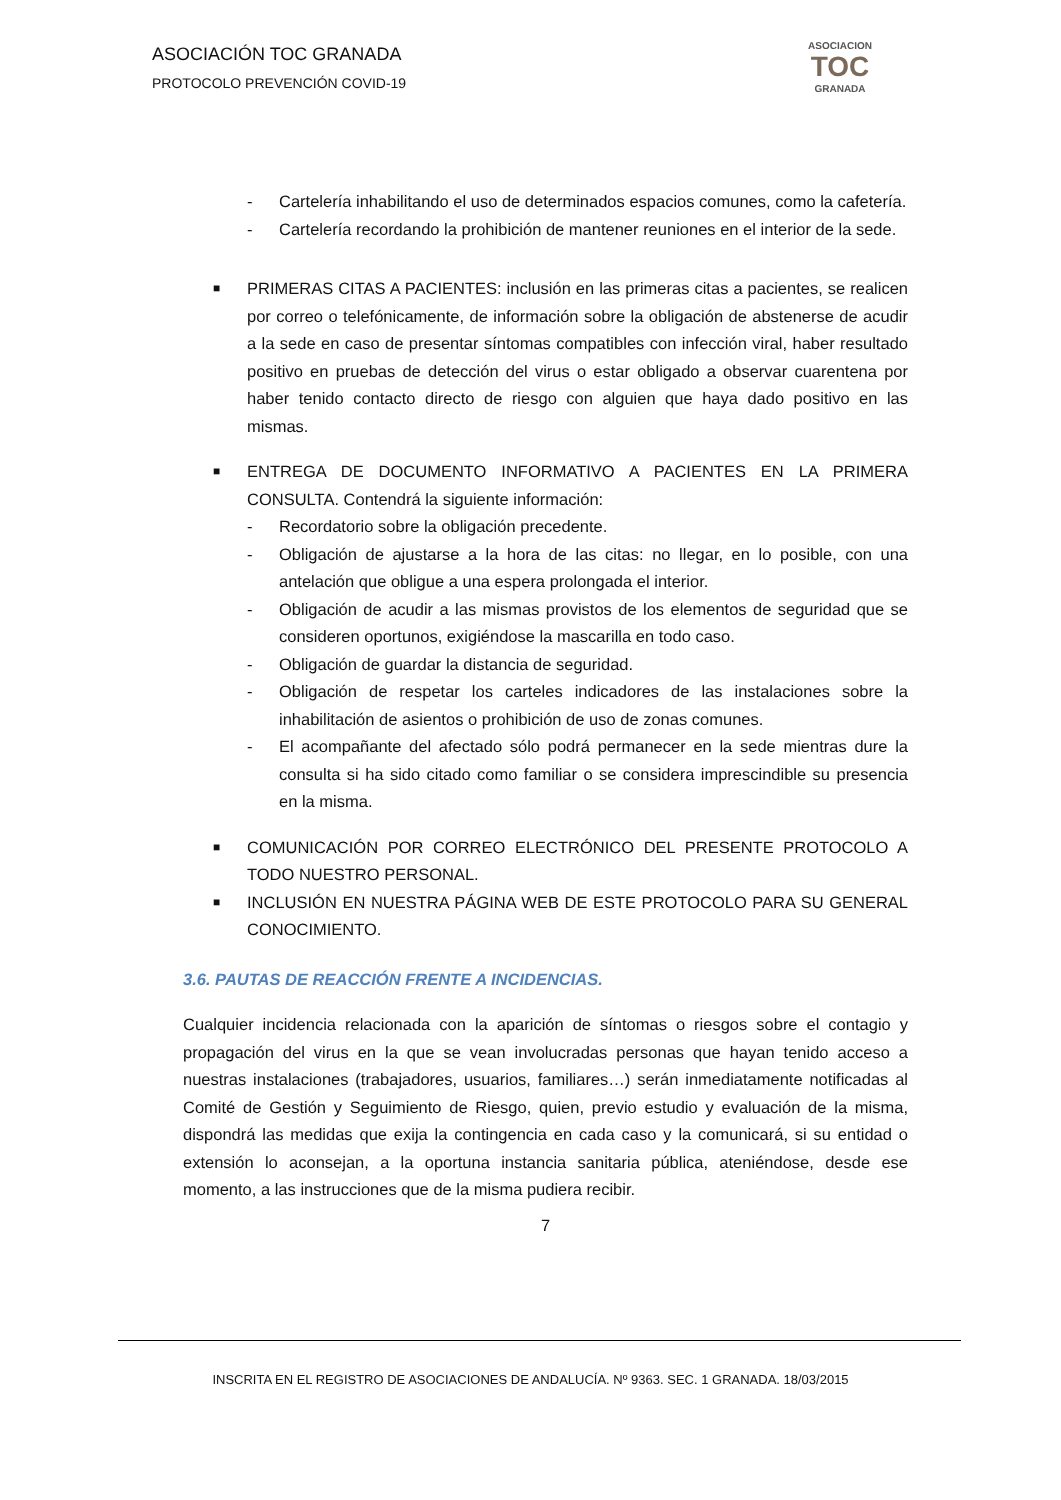ASOCIACIÓN TOC GRANADA
PROTOCOLO PREVENCIÓN COVID-19
ASOCIACION
TOC
GRANADA
- Cartelería inhabilitando el uso de determinados espacios comunes, como la cafetería.
- Cartelería recordando la prohibición de mantener reuniones en el interior de la sede.
■ PRIMERAS CITAS A PACIENTES: inclusión en las primeras citas a pacientes, se realicen por correo o telefónicamente, de información sobre la obligación de abstenerse de acudir a la sede en caso de presentar síntomas compatibles con infección viral, haber resultado positivo en pruebas de detección del virus o estar obligado a observar cuarentena por haber tenido contacto directo de riesgo con alguien que haya dado positivo en las mismas.
■ ENTREGA DE DOCUMENTO INFORMATIVO A PACIENTES EN LA PRIMERA CONSULTA. Contendrá la siguiente información:
- Recordatorio sobre la obligación precedente.
- Obligación de ajustarse a la hora de las citas: no llegar, en lo posible, con una antelación que obligue a una espera prolongada el interior.
- Obligación de acudir a las mismas provistos de los elementos de seguridad que se consideren oportunos, exigiéndose la mascarilla en todo caso.
- Obligación de guardar la distancia de seguridad.
- Obligación de respetar los carteles indicadores de las instalaciones sobre la inhabilitación de asientos o prohibición de uso de zonas comunes.
- El acompañante del afectado sólo podrá permanecer en la sede mientras dure la consulta si ha sido citado como familiar o se considera imprescindible su presencia en la misma.
■ COMUNICACIÓN POR CORREO ELECTRÓNICO DEL PRESENTE PROTOCOLO A TODO NUESTRO PERSONAL.
■ INCLUSIÓN EN NUESTRA PÁGINA WEB DE ESTE PROTOCOLO PARA SU GENERAL CONOCIMIENTO.
3.6. PAUTAS DE REACCIÓN FRENTE A INCIDENCIAS.
Cualquier incidencia relacionada con la aparición de síntomas o riesgos sobre el contagio y propagación del virus en la que se vean involucradas personas que hayan tenido acceso a nuestras instalaciones (trabajadores, usuarios, familiares…) serán inmediatamente notificadas al Comité de Gestión y Seguimiento de Riesgo, quien, previo estudio y evaluación de la misma, dispondrá las medidas que exija la contingencia en cada caso y la comunicará, si su entidad o extensión lo aconsejan, a la oportuna instancia sanitaria pública, ateniéndose, desde ese momento, a las instrucciones que de la misma pudiera recibir.
7
INSCRITA EN EL REGISTRO DE ASOCIACIONES DE ANDALUCÍA. Nº 9363. SEC. 1 GRANADA. 18/03/2015